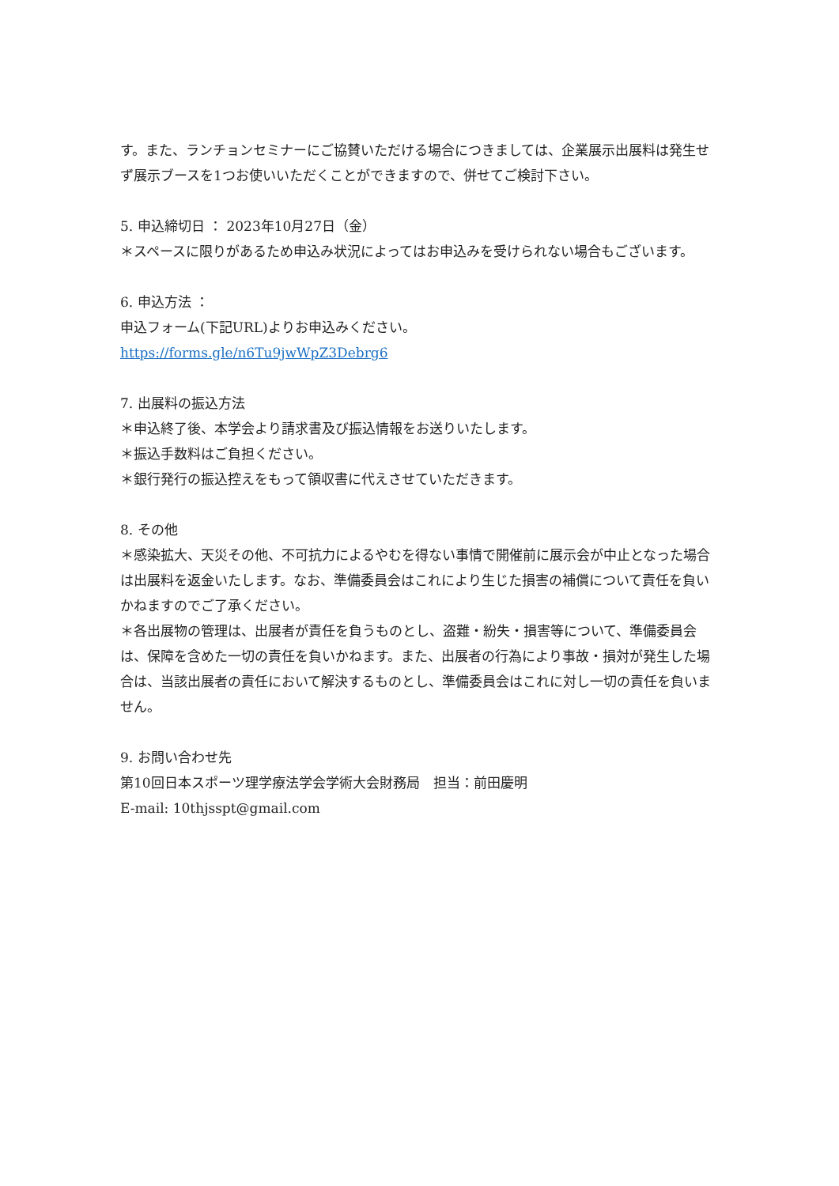す。また、ランチョンセミナーにご協賛いただける場合につきましては、企業展示出展料は発生せず展示ブースを1つお使いいただくことができますので、併せてご検討下さい。
5. 申込締切日 ： 2023年10月27日（金）
＊スペースに限りがあるため申込み状況によってはお申込みを受けられない場合もございます。
6. 申込方法 ：
申込フォーム(下記URL)よりお申込みください。
https://forms.gle/n6Tu9jwWpZ3Debrg6
7. 出展料の振込方法
＊申込終了後、本学会より請求書及び振込情報をお送りいたします。
＊振込手数料はご負担ください。
＊銀行発行の振込控えをもって領収書に代えさせていただきます。
8. その他
＊感染拡大、天災その他、不可抗力によるやむを得ない事情で開催前に展示会が中止となった場合は出展料を返金いたします。なお、準備委員会はこれにより生じた損害の補償について責任を負いかねますのでご了承ください。
＊各出展物の管理は、出展者が責任を負うものとし、盗難・紛失・損害等について、準備委員会は、保障を含めた一切の責任を負いかねます。また、出展者の行為により事故・損対が発生した場合は、当該出展者の責任において解決するものとし、準備委員会はこれに対し一切の責任を負いません。
9. お問い合わせ先
第10回日本スポーツ理学療法学会学術大会財務局　担当：前田慶明
E-mail: 10thjsspt@gmail.com